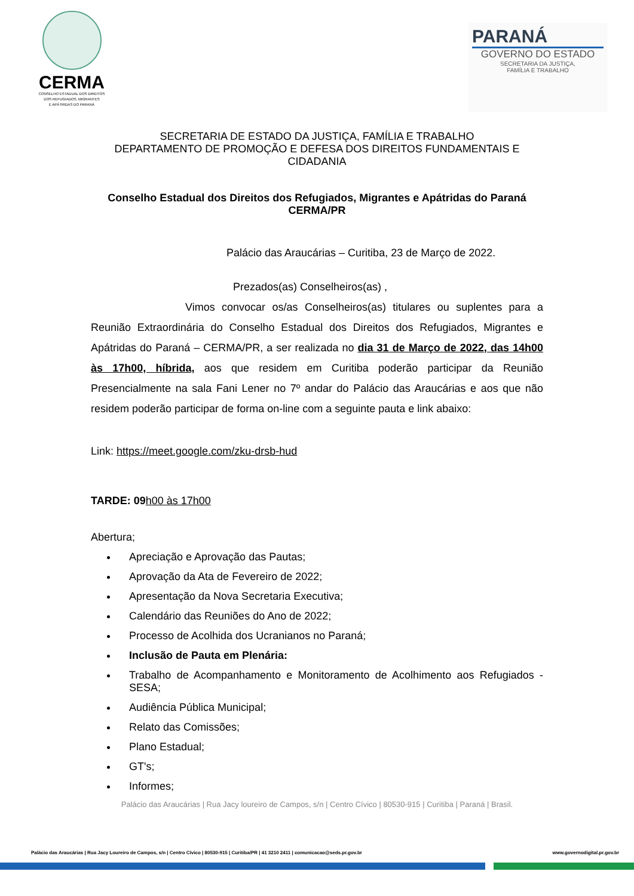CERMA
CONSELHO ESTADUAL DOS DIREITOS
DOS REFUGIADOS, MIGRANTES
E APÁTRIDAS DO PARANÁ
PARANÁ
GOVERNO DO ESTADO
SECRETARIA DA JUSTIÇA,
FAMÍLIA E TRABALHO
SECRETARIA DE ESTADO DA JUSTIÇA, FAMÍLIA E TRABALHO
DEPARTAMENTO DE PROMOÇÃO E DEFESA DOS DIREITOS FUNDAMENTAIS E CIDADANIA
Conselho Estadual dos Direitos dos Refugiados, Migrantes e Apátridas do Paraná CERMA/PR
Palácio das Araucárias – Curitiba, 23 de Março de 2022.
Prezados(as) Conselheiros(as) ,
Vimos convocar os/as Conselheiros(as) titulares ou suplentes para a Reunião Extraordinária do Conselho Estadual dos Direitos dos Refugiados, Migrantes e Apátridas do Paraná – CERMA/PR, a ser realizada no dia 31 de Março de 2022, das 14h00 às 17h00, híbrida, aos que residem em Curitiba poderão participar da Reunião Presencialmente na sala Fani Lener no 7º andar do Palácio das Araucárias e aos que não residem poderão participar de forma on-line com a seguinte pauta e link abaixo:
Link: https://meet.google.com/zku-drsb-hud
TARDE: 09 h00 às 17h00
Abertura;
Apreciação e Aprovação das Pautas;
Aprovação da Ata de Fevereiro de 2022;
Apresentação da Nova Secretaria Executiva;
Calendário das Reuniões do Ano de 2022;
Processo de Acolhida dos Ucranianos no Paraná;
Inclusão de Pauta em Plenária:
Trabalho de Acompanhamento e Monitoramento de Acolhimento aos Refugiados - SESA;
Audiência Pública Municipal;
Relato das Comissões;
Plano Estadual;
GT's;
Informes;
Palácio das Araucárias | Rua Jacy loureiro de Campos, s/n | Centro Cívico | 80530-915 | Curitiba | Paraná | Brasil.
Palácio das Araucárias | Rua Jacy Loureiro de Campos, s/n | Centro Cívico | 80530-915 | Curitiba/PR | 41 3210 2411 | comunicacao@seds.pr.gov.br www.governodigital.pr.gov.br